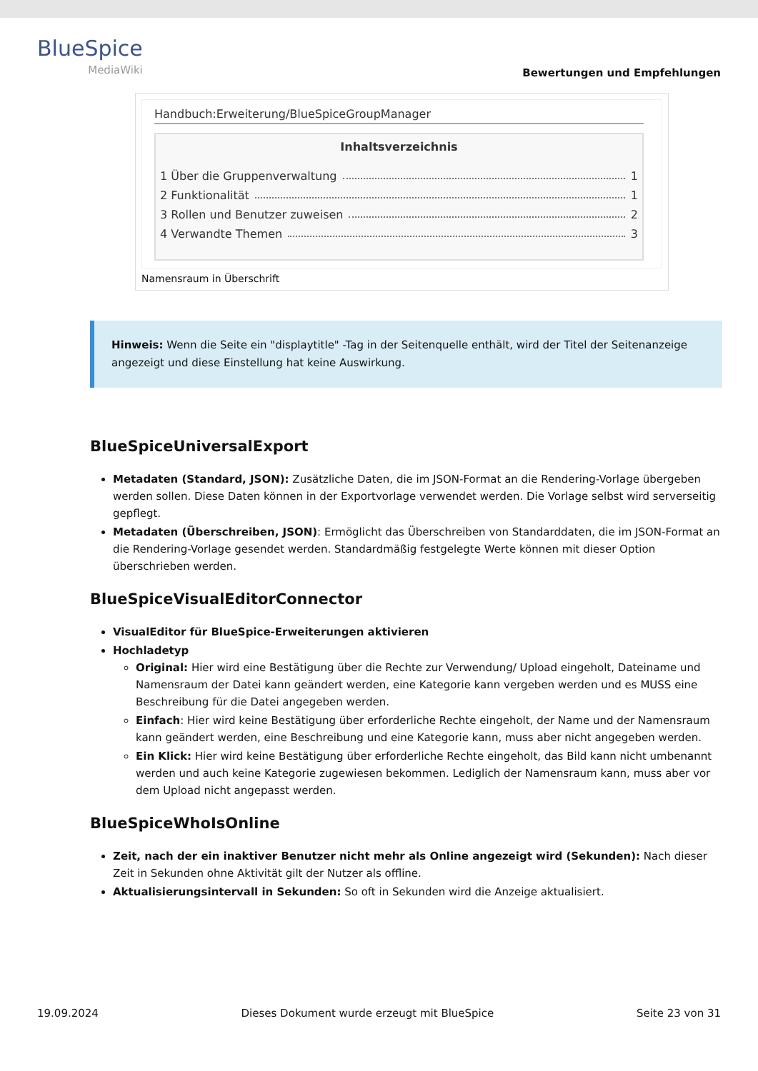BlueSpice
MediaWiki
Bewertungen und Empfehlungen
Handbuch:Erweiterung/BlueSpiceGroupManager
Inhaltsverzeichnis
1 Über die Gruppenverwaltung 1
2 Funktionalität 1
3 Rollen und Benutzer zuweisen 2
4 Verwandte Themen 3
Namensraum in Überschrift
Hinweis: Wenn die Seite ein "displaytitle" -Tag in der Seitenquelle enthält, wird der Titel der Seitenanzeige angezeigt und diese Einstellung hat keine Auswirkung.
BlueSpiceUniversalExport
Metadaten (Standard, JSON): Zusätzliche Daten, die im JSON-Format an die Rendering-Vorlage übergeben werden sollen. Diese Daten können in der Exportvorlage verwendet werden. Die Vorlage selbst wird serverseitig gepflegt.
Metadaten (Überschreiben, JSON): Ermöglicht das Überschreiben von Standarddaten, die im JSON-Format an die Rendering-Vorlage gesendet werden. Standardmäßig festgelegte Werte können mit dieser Option überschrieben werden.
BlueSpiceVisualEditorConnector
VisualEditor für BlueSpice-Erweiterungen aktivieren
Hochladetyp
Original: Hier wird eine Bestätigung über die Rechte zur Verwendung/ Upload eingeholt, Dateiname und Namensraum der Datei kann geändert werden, eine Kategorie kann vergeben werden und es MUSS eine Beschreibung für die Datei angegeben werden.
Einfach: Hier wird keine Bestätigung über erforderliche Rechte eingeholt, der Name und der Namensraum kann geändert werden, eine Beschreibung und eine Kategorie kann, muss aber nicht angegeben werden.
Ein Klick: Hier wird keine Bestätigung über erforderliche Rechte eingeholt, das Bild kann nicht umbenannt werden und auch keine Kategorie zugewiesen bekommen. Lediglich der Namensraum kann, muss aber vor dem Upload nicht angepasst werden.
BlueSpiceWhoIsOnline
Zeit, nach der ein inaktiver Benutzer nicht mehr als Online angezeigt wird (Sekunden): Nach dieser Zeit in Sekunden ohne Aktivität gilt der Nutzer als offline.
Aktualisierungsintervall in Sekunden: So oft in Sekunden wird die Anzeige aktualisiert.
19.09.2024 Dieses Dokument wurde erzeugt mit BlueSpice Seite 23 von 31